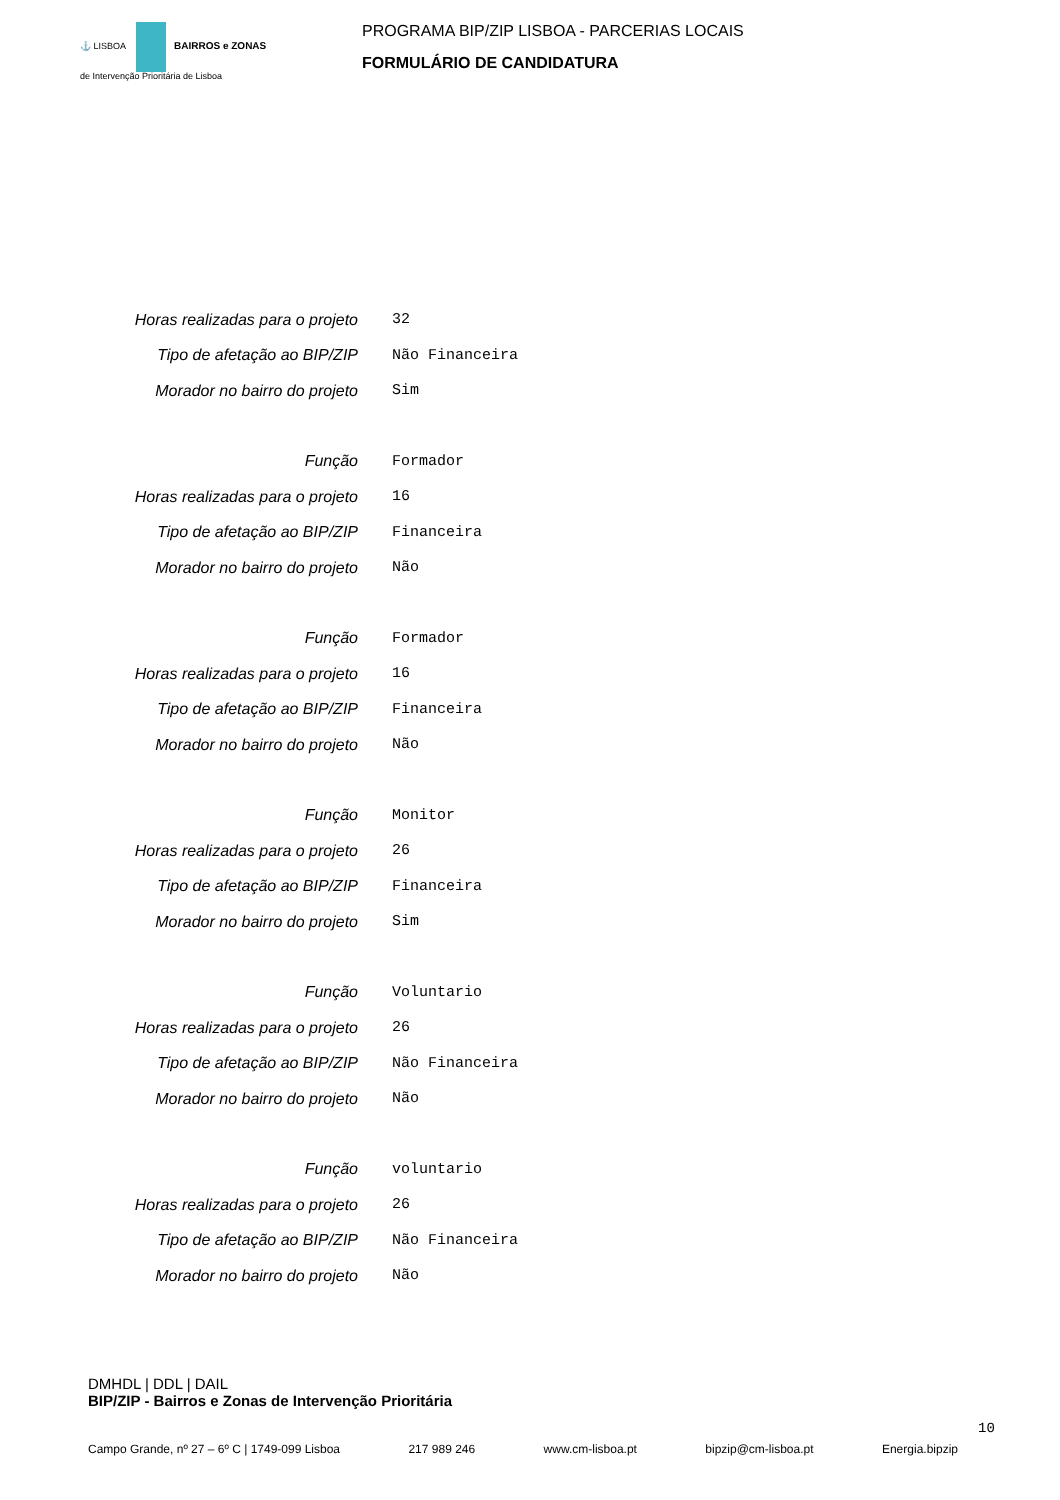⚓ LISBOA BAIRROS e ZONAS
de Intervenção Prioritária de Lisboa
PROGRAMA BIP/ZIP LISBOA - PARCERIAS LOCAIS
FORMULÁRIO DE CANDIDATURA
Horas realizadas para o projeto 32
Tipo de afetação ao BIP/ZIP Não Financeira
Morador no bairro do projeto Sim
Função Formador
Horas realizadas para o projeto 16
Tipo de afetação ao BIP/ZIP Financeira
Morador no bairro do projeto Não
Função Formador
Horas realizadas para o projeto 16
Tipo de afetação ao BIP/ZIP Financeira
Morador no bairro do projeto Não
Função Monitor
Horas realizadas para o projeto 26
Tipo de afetação ao BIP/ZIP Financeira
Morador no bairro do projeto Sim
Função Voluntario
Horas realizadas para o projeto 26
Tipo de afetação ao BIP/ZIP Não Financeira
Morador no bairro do projeto Não
Função voluntario
Horas realizadas para o projeto 26
Tipo de afetação ao BIP/ZIP Não Financeira
Morador no bairro do projeto Não
DMHDL | DDL | DAIL
BIP/ZIP - Bairros e Zonas de Intervenção Prioritária
10
Campo Grande, nº 27 – 6º C | 1749-099 Lisboa 217 989 246 www.cm-lisboa.pt bipzip@cm-lisboa.pt Energia.bipzip